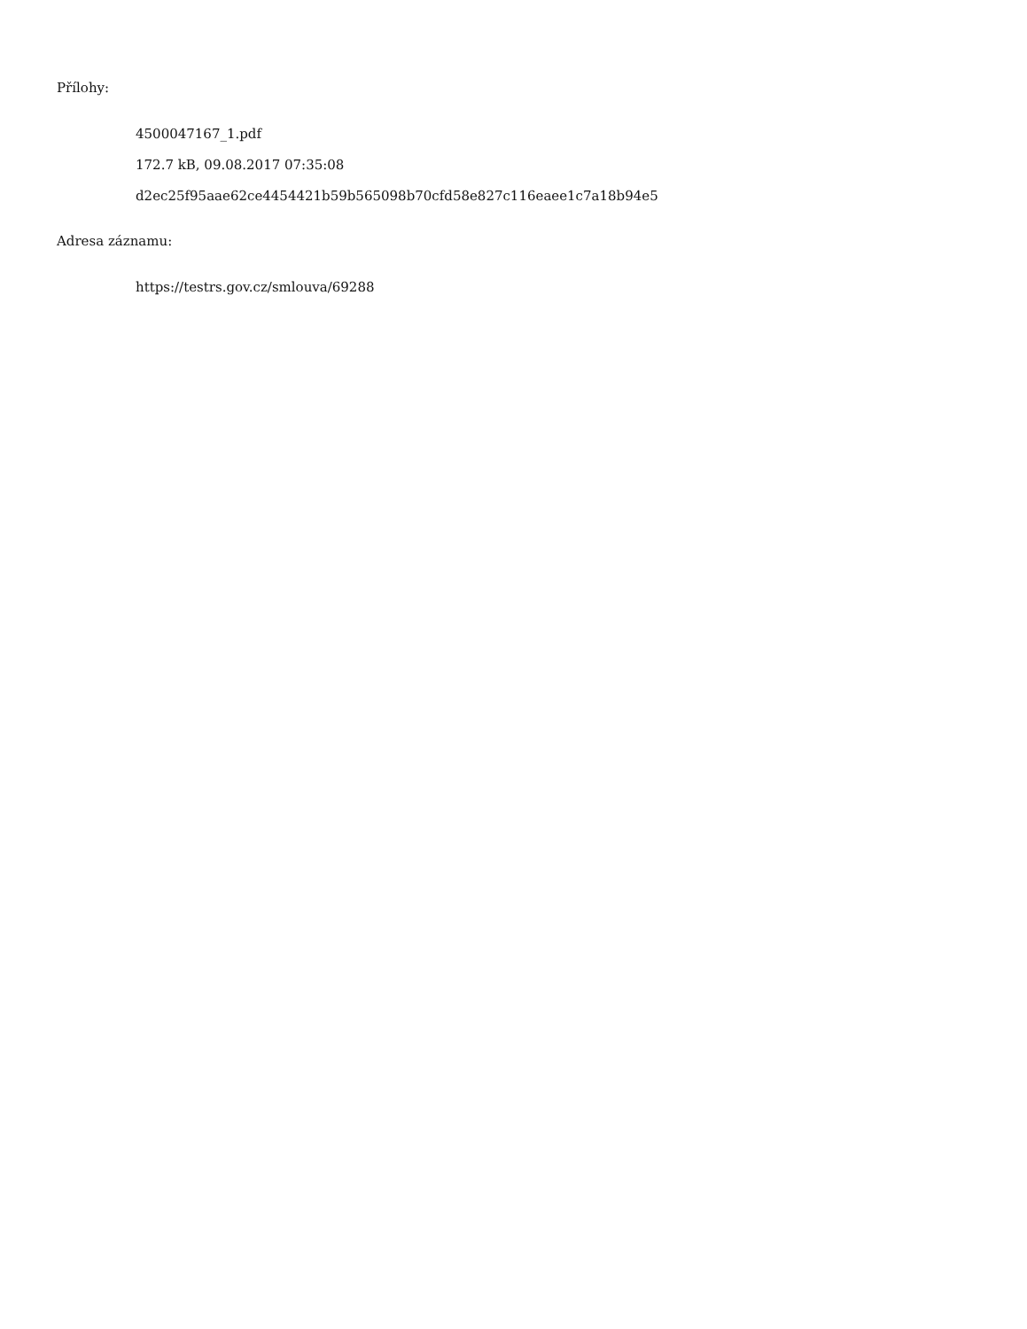Přílohy:
4500047167_1.pdf
172.7 kB, 09.08.2017 07:35:08
d2ec25f95aae62ce4454421b59b565098b70cfd58e827c116eaee1c7a18b94e5
Adresa záznamu:
https://testrs.gov.cz/smlouva/69288